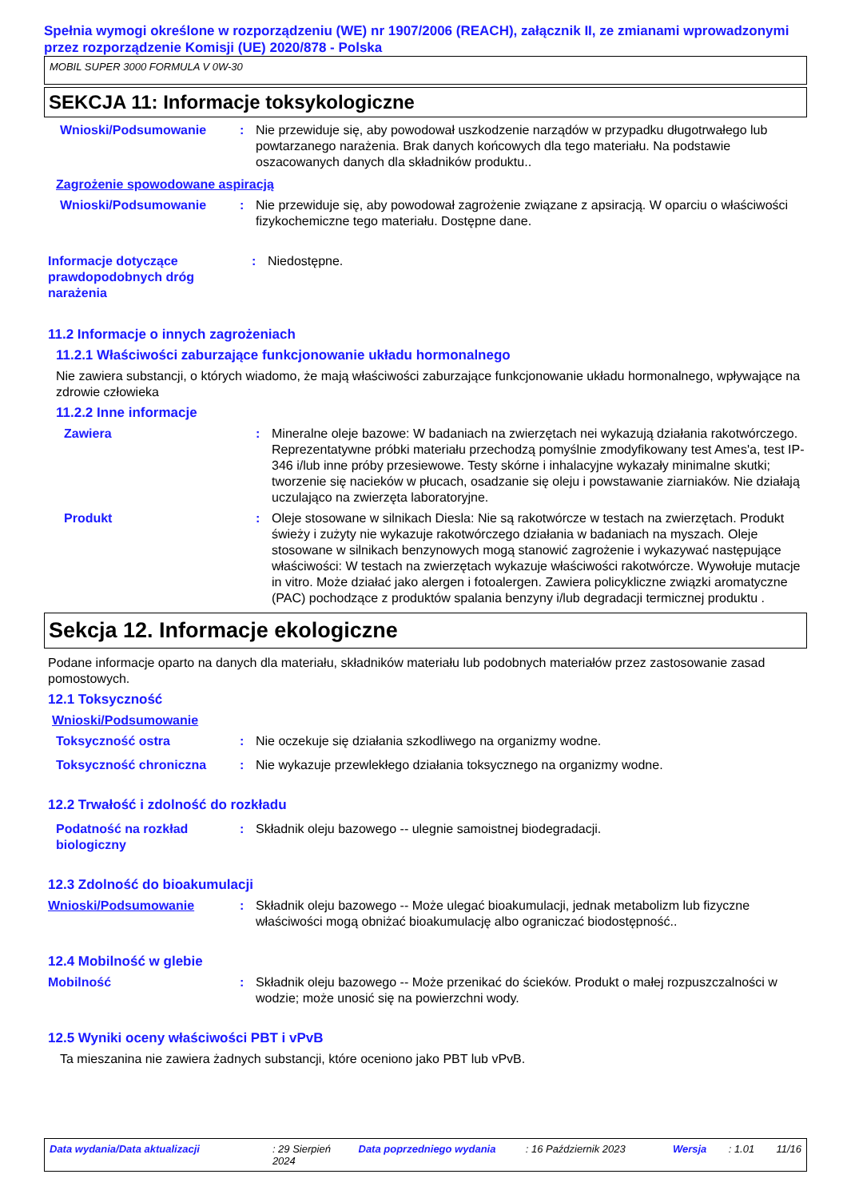Spełnia wymogi określone w rozporządzeniu (WE) nr 1907/2006 (REACH), załącznik II, ze zmianami wprowadzonymi przez rozporządzenie Komisji (UE) 2020/878 - Polska
MOBIL SUPER 3000 FORMULA V 0W-30
SEKCJA 11: Informacje toksykologiczne
Wnioski/Podsumowanie : Nie przewiduje się, aby powodował uszkodzenie narządów w przypadku długotrwałego lub powtarzanego narażenia. Brak danych końcowych dla tego materiału. Na podstawie oszacowanych danych dla składników produktu..
Zagrożenie spowodowane aspiracją
Wnioski/Podsumowanie : Nie przewiduje się, aby powodował zagrożenie związane z apsiracją. W oparciu o właściwości fizykochemiczne tego materiału. Dostępne dane.
Informacje dotyczące prawdopodobnych dróg narażenia
: Niedostępne.
11.2 Informacje o innych zagrożeniach
11.2.1 Właściwości zaburzające funkcjonowanie układu hormonalnego
Nie zawiera substancji, o których wiadomo, że mają właściwości zaburzające funkcjonowanie układu hormonalnego, wpływające na zdrowie człowieka
11.2.2 Inne informacje
Zawiera : Mineralne oleje bazowe: W badaniach na zwierzętach nei wykazują działania rakotwórczego. Reprezentatywne próbki materiału przechodzą pomyślnie zmodyfikowany test Ames'a, test IP-346 i/lub inne próby przesiewowe. Testy skórne i inhalacyjne wykazały minimalne skutki; tworzenie się nacieków w płucach, osadzanie się oleju i powstawanie ziarniaków. Nie działają uczulająco na zwierzęta laboratoryjne.
Produkt : Oleje stosowane w silnikach Diesla: Nie są rakotwórcze w testach na zwierzętach. Produkt świeży i zużyty nie wykazuje rakotwórczego działania w badaniach na myszach. Oleje stosowane w silnikach benzynowych mogą stanowić zagrożenie i wykazywać następujące właściwości: W testach na zwierzętach wykazuje właściwości rakotwórcze. Wywołuje mutacje in vitro. Może działać jako alergen i fotoalergen. Zawiera policykliczne związki aromatyczne (PAC) pochodzące z produktów spalania benzyny i/lub degradacji termicznej produktu .
Sekcja 12. Informacje ekologiczne
Podane informacje oparto na danych dla materiału, składników materiału lub podobnych materiałów przez zastosowanie zasad pomostowych.
12.1 Toksyczność
Wnioski/Podsumowanie
Toksyczność ostra : Nie oczekuje się działania szkodliwego na organizmy wodne.
Toksyczność chroniczna : Nie wykazuje przewlekłego działania toksycznego na organizmy wodne.
12.2 Trwałość i zdolność do rozkładu
Podatność na rozkład biologiczny
: Składnik oleju bazowego -- ulegnie samoistnej biodegradacji.
12.3 Zdolność do bioakumulacji
Wnioski/Podsumowanie : Składnik oleju bazowego -- Może ulegać bioakumulacji, jednak metabolizm lub fizyczne właściwości mogą obniżać bioakumulację albo ograniczać biodostępność..
12.4 Mobilność w glebie
Mobilność : Składnik oleju bazowego -- Może przenikać do ścieków. Produkt o małej rozpuszczalności w wodzie; może unosić się na powierzchni wody.
12.5 Wyniki oceny właściwości PBT i vPvB
Ta mieszanina nie zawiera żadnych substancji, które oceniono jako PBT lub vPvB.
Data wydania/Data aktualizacji : 29 Sierpień 2024
Data poprzedniego wydania : 16 Październik 2023 Wersja : 1.01 11/16